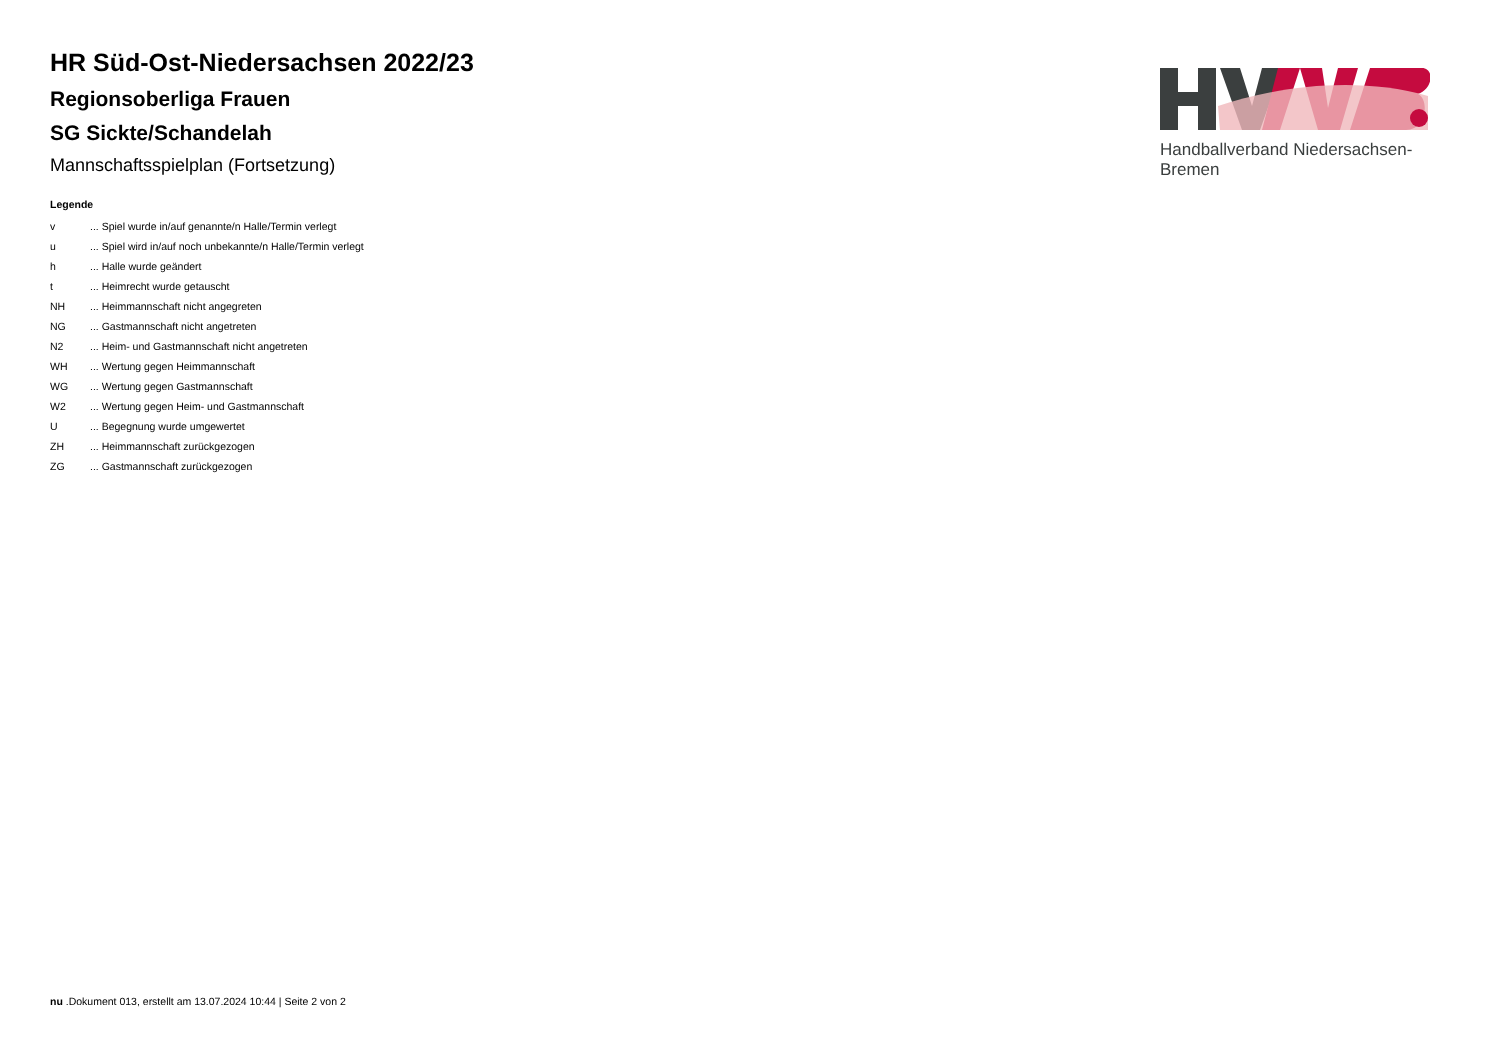Handballverband Niedersachsen-Bremen
HR Süd-Ost-Niedersachsen 2022/23
Regionsoberliga Frauen
SG Sickte/Schandelah
Mannschaftsspielplan (Fortsetzung)
Legende
| v | ... Spiel wurde in/auf genannte/n Halle/Termin verlegt |
| u | ... Spiel wird in/auf noch unbekannte/n Halle/Termin verlegt |
| h | ... Halle wurde geändert |
| t | ... Heimrecht wurde getauscht |
| NH | ... Heimmannschaft nicht angegreten |
| NG | ... Gastmannschaft nicht angetreten |
| N2 | ... Heim- und Gastmannschaft nicht angetreten |
| WH | ... Wertung gegen Heimmannschaft |
| WG | ... Wertung gegen Gastmannschaft |
| W2 | ... Wertung gegen Heim- und Gastmannschaft |
| U | ... Begegnung wurde umgewertet |
| ZH | ... Heimmannschaft zurückgezogen |
| ZG | ... Gastmannschaft zurückgezogen |
nu .Dokument 013, erstellt am 13.07.2024 10:44 | Seite 2 von 2